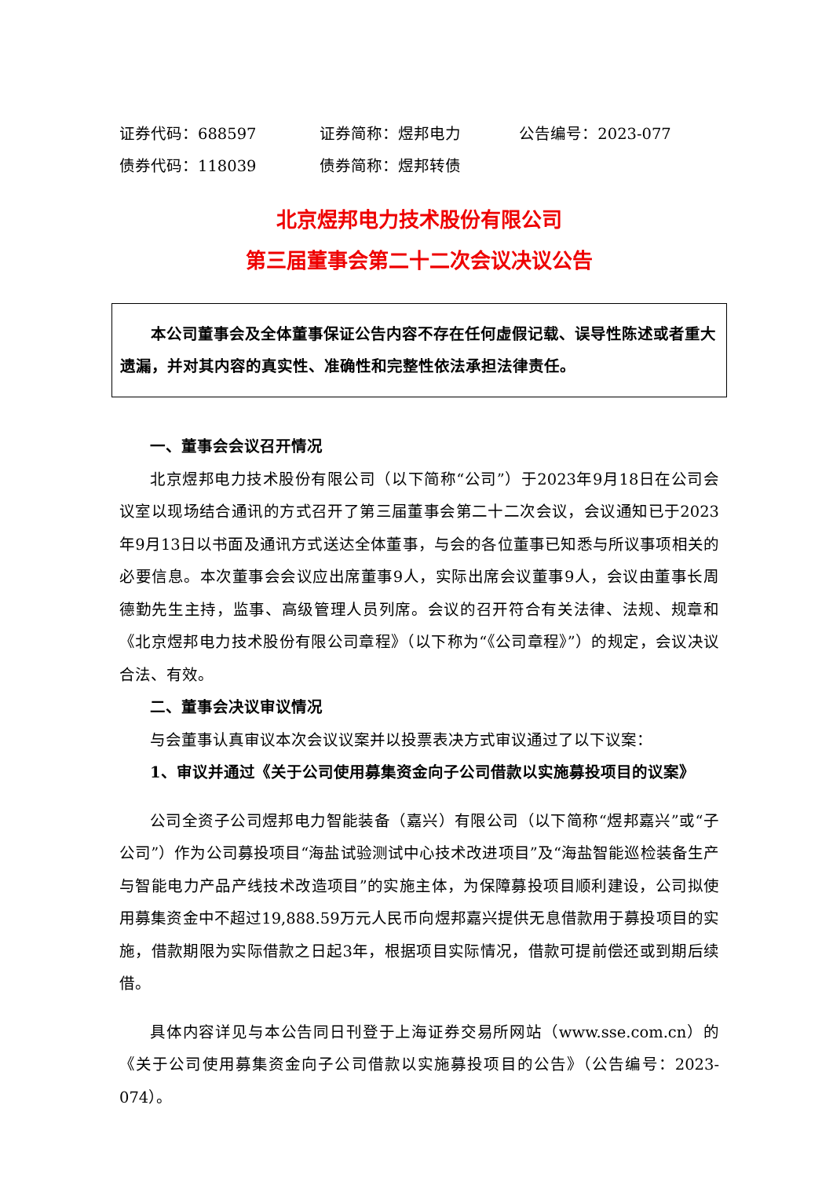证券代码：688597 证券简称：煜邦电力 公告编号：2023-077
债券代码：118039 债券简称：煜邦转债
北京煜邦电力技术股份有限公司
第三届董事会第二十二次会议决议公告
本公司董事会及全体董事保证公告内容不存在任何虚假记载、误导性陈述或者重大遗漏，并对其内容的真实性、准确性和完整性依法承担法律责任。
一、董事会会议召开情况
北京煜邦电力技术股份有限公司（以下简称“公司”）于2023年9月18日在公司会议室以现场结合通讯的方式召开了第三届董事会第二十二次会议，会议通知已于2023年9月13日以书面及通讯方式送达全体董事，与会的各位董事已知悉与所议事项相关的必要信息。本次董事会会议应出席董事9人，实际出席会议董事9人，会议由董事长周德勤先生主持，监事、高级管理人员列席。会议的召开符合有关法律、法规、规章和《北京煜邦电力技术股份有限公司章程》（以下称为“《公司章程》”）的规定，会议决议合法、有效。
二、董事会决议审议情况
与会董事认真审议本次会议议案并以投票表决方式审议通过了以下议案：
1、审议并通过《关于公司使用募集资金向子公司借款以实施募投项目的议案》
公司全资子公司煜邦电力智能装备（嘉兴）有限公司（以下简称“煜邦嘉兴”或“子公司”）作为公司募投项目“海盐试验测试中心技术改进项目”及“海盐智能巡检装备生产与智能电力产品产线技术改造项目”的实施主体，为保障募投项目顺利建设，公司拟使用募集资金中不超过19,888.59万元人民币向煜邦嘉兴提供无息借款用于募投项目的实施，借款期限为实际借款之日起3年，根据项目实际情况，借款可提前偿还或到期后续借。
具体内容详见与本公告同日刊登于上海证券交易所网站（www.sse.com.cn）的《关于公司使用募集资金向子公司借款以实施募投项目的公告》（公告编号：2023-074）。